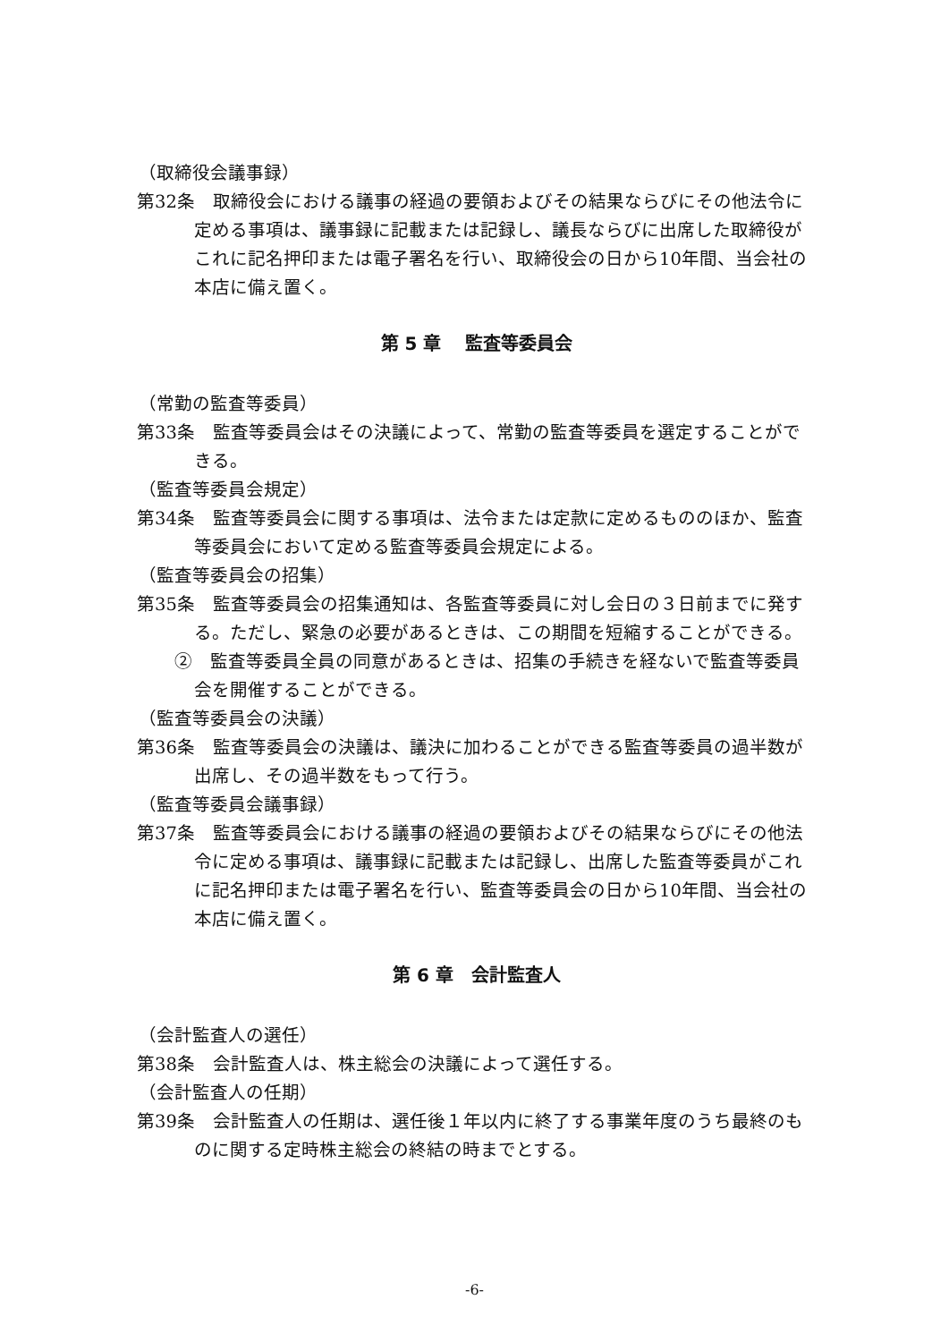（取締役会議事録）
第32条　取締役会における議事の経過の要領およびその結果ならびにその他法令に定める事項は、議事録に記載または記録し、議長ならびに出席した取締役がこれに記名押印または電子署名を行い、取締役会の日から10年間、当会社の本店に備え置く。
第 5 章　 監査等委員会
（常勤の監査等委員）
第33条　監査等委員会はその決議によって、常勤の監査等委員を選定することができる。
（監査等委員会規定）
第34条　監査等委員会に関する事項は、法令または定款に定めるもののほか、監査等委員会において定める監査等委員会規定による。
（監査等委員会の招集）
第35条　監査等委員会の招集通知は、各監査等委員に対し会日の３日前までに発する。ただし、緊急の必要があるときは、この期間を短縮することができる。
②　監査等委員全員の同意があるときは、招集の手続きを経ないで監査等委員会を開催することができる。
（監査等委員会の決議）
第36条　監査等委員会の決議は、議決に加わることができる監査等委員の過半数が出席し、その過半数をもって行う。
（監査等委員会議事録）
第37条　監査等委員会における議事の経過の要領およびその結果ならびにその他法令に定める事項は、議事録に記載または記録し、出席した監査等委員がこれに記名押印または電子署名を行い、監査等委員会の日から10年間、当会社の本店に備え置く。
第 6 章　会計監査人
（会計監査人の選任）
第38条　会計監査人は、株主総会の決議によって選任する。
（会計監査人の任期）
第39条　会計監査人の任期は、選任後１年以内に終了する事業年度のうち最終のものに関する定時株主総会の終結の時までとする。
-6-